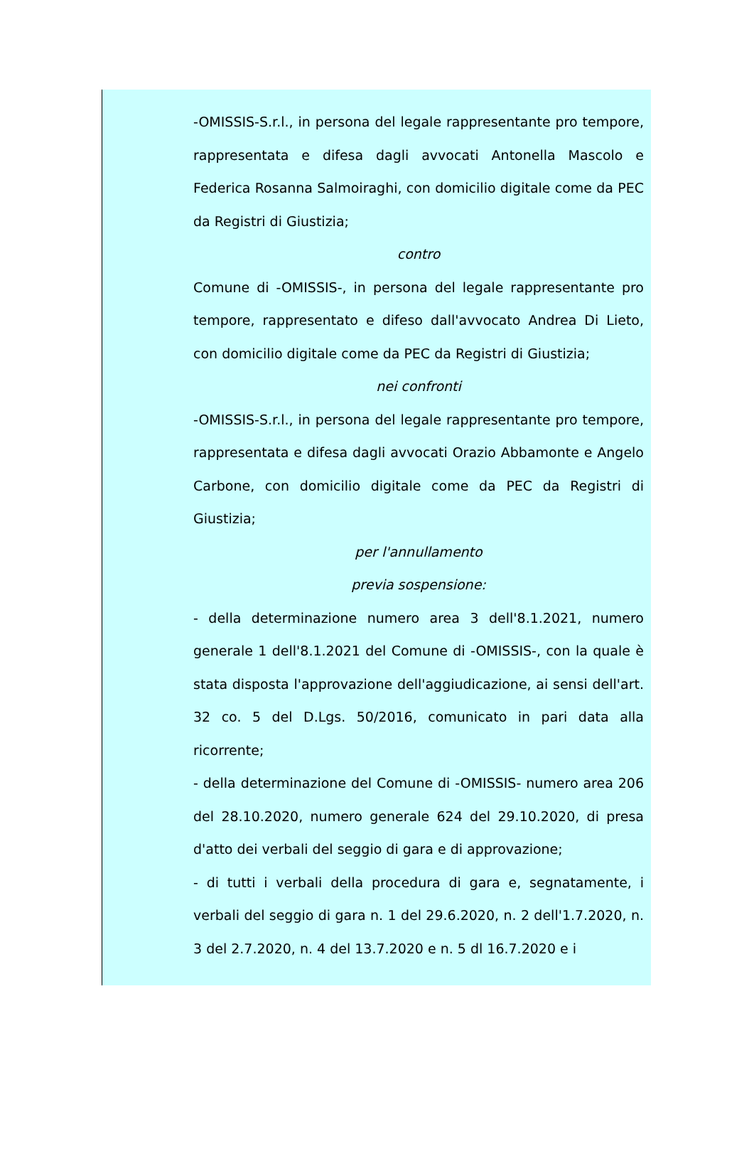-OMISSIS-S.r.l., in persona del legale rappresentante pro tempore, rappresentata e difesa dagli avvocati Antonella Mascolo e Federica Rosanna Salmoiraghi, con domicilio digitale come da PEC da Registri di Giustizia;
contro
Comune di -OMISSIS-, in persona del legale rappresentante pro tempore, rappresentato e difeso dall'avvocato Andrea Di Lieto, con domicilio digitale come da PEC da Registri di Giustizia;
nei confronti
-OMISSIS-S.r.l., in persona del legale rappresentante pro tempore, rappresentata e difesa dagli avvocati Orazio Abbamonte e Angelo Carbone, con domicilio digitale come da PEC da Registri di Giustizia;
per l'annullamento
previa sospensione:
- della determinazione numero area 3 dell'8.1.2021, numero generale 1 dell'8.1.2021 del Comune di -OMISSIS-, con la quale è stata disposta l'approvazione dell'aggiudicazione, ai sensi dell'art. 32 co. 5 del D.Lgs. 50/2016, comunicato in pari data alla ricorrente;
- della determinazione del Comune di -OMISSIS- numero area 206 del 28.10.2020, numero generale 624 del 29.10.2020, di presa d'atto dei verbali del seggio di gara e di approvazione;
- di tutti i verbali della procedura di gara e, segnatamente, i verbali del seggio di gara n. 1 del 29.6.2020, n. 2 dell'1.7.2020, n. 3 del 2.7.2020, n. 4 del 13.7.2020 e n. 5 dl 16.7.2020 e i